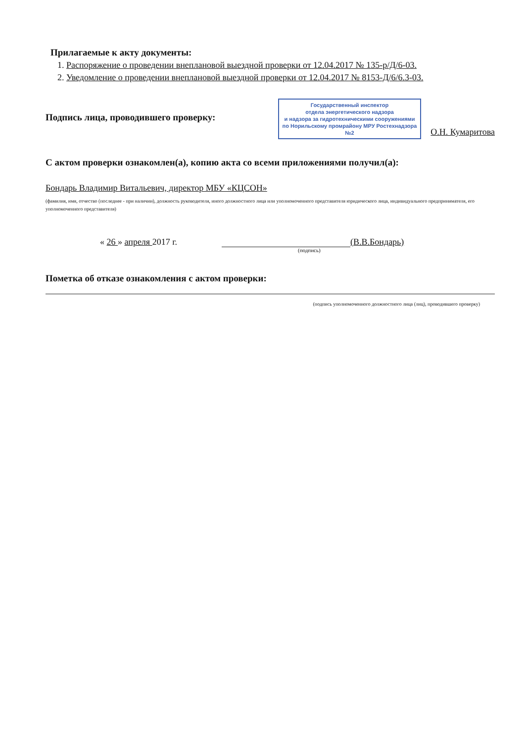Прилагаемые к акту документы:
1. Распоряжение о проведении внеплановой выездной проверки от 12.04.2017 № 135-р/Д/6-03.
2. Уведомление о проведении внеплановой выездной проверки от 12.04.2017 № 8153-Д/6/6.3-03.
Государственный инспектор
отдела энергетического надзора
и надзора за гидротехническими сооружениями
по Норильскому промрайону МРУ Ростехнадзора №2
Подпись лица, проводившего проверку:
О.Н. Кумаритова
С актом проверки ознакомлен(а), копию акта со всеми приложениями получил(а):
Бондарь Владимир Витальевич, директор МБУ «КЦСОН»
(фамилия, имя, отчество (последнее - при наличии), должность руководителя, иного должностного лица или уполномоченного представителя юридического лица, индивидуального предпринимателя, его уполномоченного представителя)
« 26 » апреля 2017 г. (В.В.Бондарь)
(подпись)
Пометка об отказе ознакомления с актом проверки:
(подпись уполномоченного должностного лица (лиц), проводившего проверку)